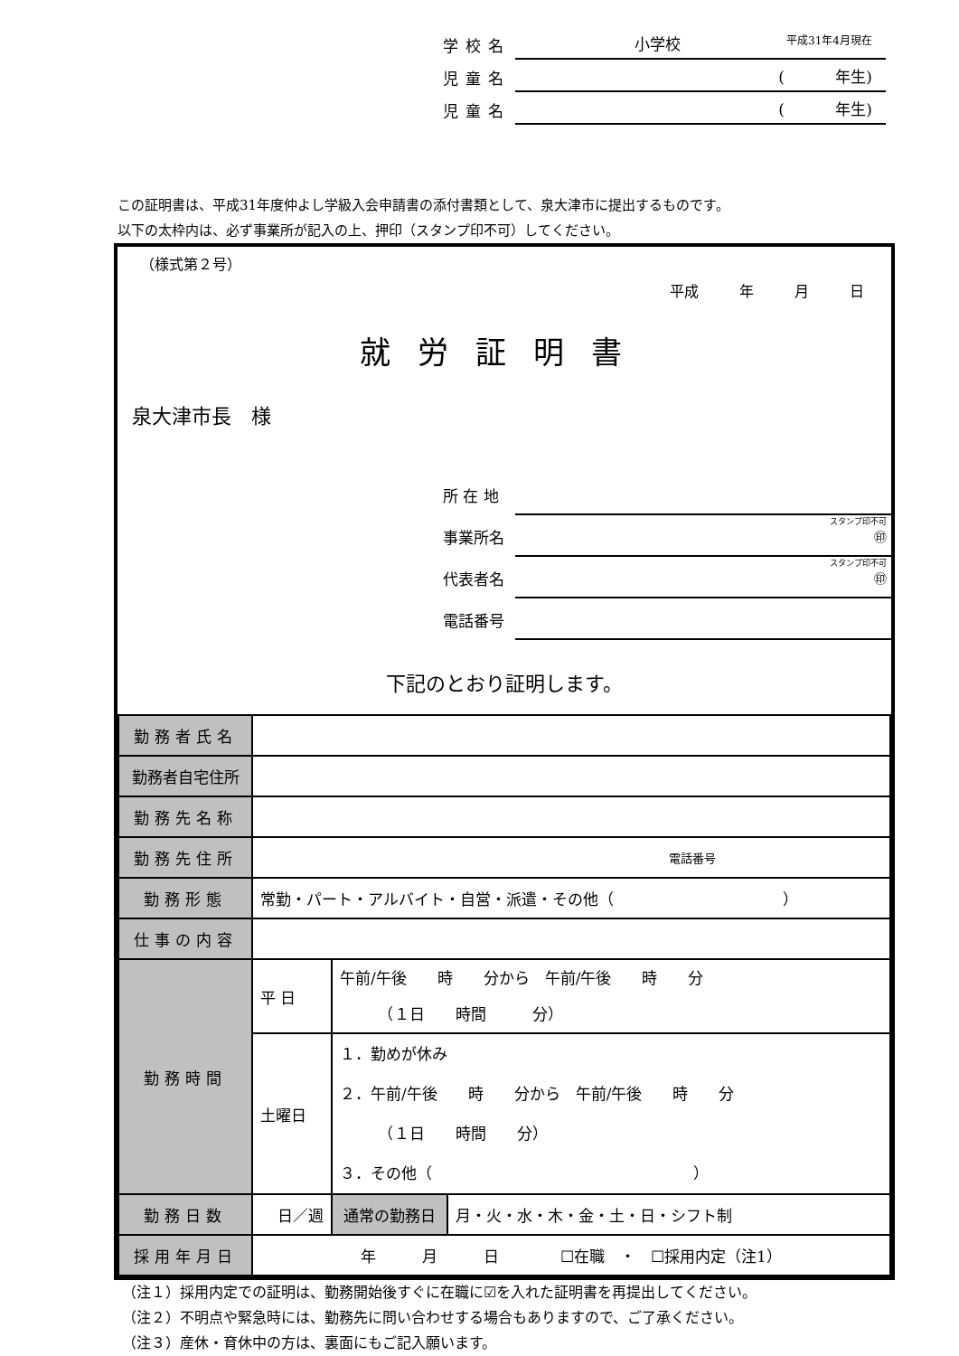学校名 小学校 平成31年4月現在
児童名 (　　　 年生)
児童名 (　　　 年生)
この証明書は、平成31年度仲よし学級入会申請書の添付書類として、泉大津市に提出するものです。
以下の太枠内は、必ず事業所が記入の上、押印（スタンプ印不可）してください。
（様式第２号）
平成 年 月 日
就労証明書
泉大津市長　様
所 在 地
事業所名 スタンプ印不可
㊞
代表者名 スタンプ印不可
㊞
電話番号
下記のとおり証明します。
| 勤務者氏名 | | | | |
| 勤務者自宅住所 | | | | |
| 勤務先名称 | | | | |
| 勤務先住所 | 電話番号 | | | |
| 勤務形態 | 常勤・パート・アルバイト・自営・派遣・その他（ ） | | | |
| 仕事の内容 | | | | |
| 勤務時間 | 平 日 | 午前/午後 時 分から 午前/午後 時 分 （１日 時間 分） | | |
| | 土曜日 | １．勤めが休み ２．午前/午後 時 分から 午前/午後 時 分 （１日 時間 分） ３．その他（ ） | | |
| 勤務日数 | 日／週 | | 通常の勤務日 | 月・火・水・木・金・土・日・シフト制 |
| 採用年月日 | 年 月 日 ☐在職 ・ ☐採用内定（注1） | | | |
（注１）採用内定での証明は、勤務開始後すぐに在職に☑を入れた証明書を再提出してください。
（注２）不明点や緊急時には、勤務先に問い合わせする場合もありますので、ご了承ください。
（注３）産休・育休中の方は、裏面にもご記入願います。